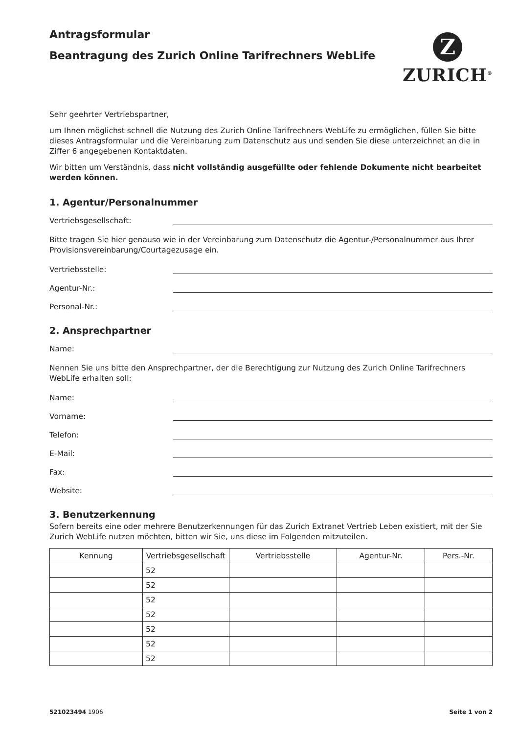Antragsformular
Beantragung des Zurich Online Tarifrechners WebLife
Z
ZURICH<sup>®</sup>
Sehr geehrter Vertriebspartner,
um Ihnen möglichst schnell die Nutzung des Zurich Online Tarifrechners WebLife zu ermöglichen, füllen Sie bitte dieses Antragsformular und die Vereinbarung zum Datenschutz aus und senden Sie diese unterzeichnet an die in Ziffer 6 angegebenen Kontaktdaten.
Wir bitten um Verständnis, dass nicht vollständig ausgefüllte oder fehlende Dokumente nicht bearbeitet werden können.
1. Agentur/Personalnummer
Vertriebsgesellschaft:
Bitte tragen Sie hier genauso wie in der Vereinbarung zum Datenschutz die Agentur-/Personalnummer aus Ihrer Provisionsvereinbarung/Courtagezusage ein.
Vertriebsstelle:
Agentur-Nr.:
Personal-Nr.:
2. Ansprechpartner
Name:
Nennen Sie uns bitte den Ansprechpartner, der die Berechtigung zur Nutzung des Zurich Online Tarifrechners WebLife erhalten soll:
Name:
Vorname:
Telefon:
E-Mail:
Fax:
Website:
3. Benutzerkennung
Sofern bereits eine oder mehrere Benutzerkennungen für das Zurich Extranet Vertrieb Leben existiert, mit der Sie Zurich WebLife nutzen möchten, bitten wir Sie, uns diese im Folgenden mitzuteilen.
| Kennung | Vertriebsgesellschaft | Vertriebsstelle | Agentur-Nr. | Pers.-Nr. |
| --- | --- | --- | --- | --- |
| | 52 | | | |
| | 52 | | | |
| | 52 | | | |
| | 52 | | | |
| | 52 | | | |
| | 52 | | | |
| | 52 | | | |
521023494 1906 Seite 1 von 2